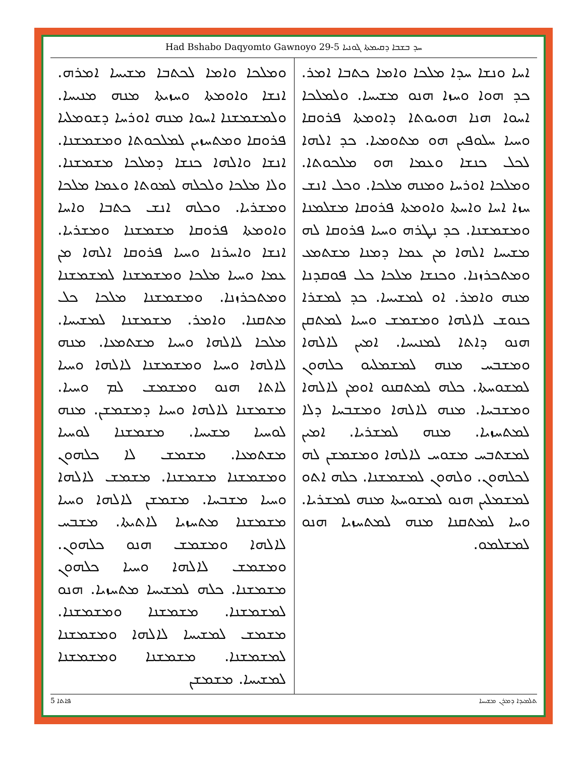Had Bshabo Daqyomto Gawnoyo 29-5 ܚܕ ܒܫܒܐ ܕܩܝܡܬܐ ܓܘܢܝܐ
ܐܚܐ ܘܢܫܐ ܚܕܐ ܡܠܟܐ ܘܐܡܐ ܟܬܒܐ ܐܡܪ. ܟܕ ܗܘܐ ܘܚܙܐ ܗܢܘ ܡܫܝܚܐ. ܘܠܡܠܟܐ ܐܚܘܐ ܗܢܐ ܗܘܝܘܬܐ ܕܐܘܡܬܐ ܦܪܘܩܐ ܘܚܝܐ ܚܠܘܦܝܢ ܗܘ ܡܬܘܡܝܐ. ܟܕ ܐܠܗܐ ܠܟܠ ܟܢܫܐ ܘܥܡܐ ܗܘ ܡܠܟܘܬܐ. ܘܡܠܟܐ ܐܘܪܚܐ ܘܡܢܗ ܡܠܟܐ. ܘܟܠ ܐܢܫ ܚܙܐ ܐܚܐ ܘܐܚܬܐ ܘܐܘܡܬܐ ܦܪܘܩܐ ܡܫܠܡܢܐ ܘܡܫܡܫܢܐ. ܟܕ ܢܛܪܗ ܘܚܝܐ ܦܪܘܩܐ ܠܗ ܡܫܝܚܐ ܐܠܗܐ ܡܢ ܥܡܐ ܕܡܢܐ ܡܫܬܡܥ ܘܡܬܟܪܙܢܐ. ܘܟܢܫܐ ܡܠܟܐ ܟܠ ܦܘܩܕܢܐ ܡܢܗ ܘܐܡܪ. ܐܘ ܠܡܫܝܚܐ. ܟܕ ܠܡܫܪܐ ܟܢܘܫ ܠܐܠܗܐ ܘܡܫܡܫ ܘܚܝܐ ܠܡܬܩܢ ܗܢܘ ܕܐܬܐ ܠܡܢܝܚܐ. ܐܡܝܢ ܠܐܠܗܐ ܘܡܫܒܚ ܡܢܗ ܠܡܫܡܠܝܘ ܟܠܗܘܢ ܠܡܫܘܚܬܐ. ܟܠܗ ܠܡܬܩܢܘ ܐܘܡܢ ܠܐܠܗܐ ܘܡܫܒܚܐ. ܡܢܗ ܠܐܠܗܐ ܘܡܫܒܚܐ ܕܠܐ ܠܡܬܚܙܝܐ. ܡܢܗ ܠܡܫܪܝܐ. ܐܡܝܢ ܠܡܫܬܒܚ ܡܫܘܚ ܠܐܠܗܐ ܘܡܫܡܫܢ ܠܗ ܠܟܠܗܘܢ. ܘܠܗܘܢ ܠܡܫܡܫܢܐ. ܟܠܗ ܐܬܘ ܠܡܫܡܠܝܢ ܗܢܘ ܠܡܫܘܚܬܐ ܡܢܗ ܠܡܫܪܝܐ. ܘܚܐ ܠܡܬܩܢܐ ܡܢܗ ܠܡܬܚܙܝܐ ܗܢܘ ܠܡܫܠܡܘ.
ܘܡܠܟܐ ܘܐܡܐ ܠܟܬܒܐ ܡܫܝܚܐ ܐܡܪܗ. ܐܢܫܐ ܘܐܘܡܬܐ ܘܚܙܝܬܐ ܡܢܗ ܡܢܝܚܐ. ܘܠܡܫܡܫܢܐ ܐܚܘܐ ܡܢܗ ܐܘܪܚܐ ܕܫܘܡܠܝܐ ܦܪܘܩܐ ܘܡܬܚܙܝܢ ܠܡܠܟܘܬܐ ܘܡܫܡܫܢܐ. ܐܢܫܐ ܘܐܠܗܐ ܟܢܫܐ ܕܡܠܟܐ ܡܫܡܫܢܐ. ܘܠܐ ܡܠܟܐ ܘܠܟܠܗ ܠܡܘܬܐ ܘܥܡܐ ܡܠܟܐ ܘܡܫܪܝܐ. ܘܟܠܗ ܐܢܫ ܟܬܒܐ ܘܐܚܐ ܘܐܘܡܬܐ ܦܪܘܩܐ ܡܫܡܫܢܐ ܘܡܫܪܝܐ. ܐܢܫܐ ܘܐܚܪܢܐ ܘܚܝܐ ܦܪܘܩܐ ܐܠܗܐ ܡܢ ܥܡܐ ܘܚܝܐ ܡܠܟܐ ܘܡܫܡܫܢܐ ܠܡܫܡܫܢܐ ܘܡܬܟܪܙܢܐ. ܘܡܫܡܫܢܐ ܡܠܟܐ ܟܠ ܡܬܩܢܐ. ܘܐܡܪ. ܡܫܡܫܢܐ ܠܡܫܝܚܐ. ܡܠܟܐ ܠܐܠܗܐ ܘܚܝܐ ܡܫܬܡܥܐ. ܡܢܗ ܠܐܠܗܐ ܘܚܝܐ ܘܡܫܡܫܢܐ ܠܐܠܗܐ ܘܚܝܐ ܠܐܬܐ ܗܢܘ ܘܡܫܡܫ ܠܡ ܘܚܝܐ. ܡܫܡܫܢܐ ܠܐܠܗܐ ܘܚܝܐ ܕܡܫܡܫܢ. ܡܢܗ ܠܘܚܝܐ ܡܫܝܚܐ. ܡܫܡܫܢܐ ܠܘܚܝܐ ܡܫܬܡܥܐ. ܡܫܡܫ ܠܐ ܟܠܗܘܢ ܘܡܫܡܫܢܐ ܡܫܡܫܢܐ. ܡܫܡܫ ܠܐܠܗܐ ܘܚܝܐ ܡܫܒܚܐ. ܡܫܡܫܢ ܠܐܠܗܐ ܘܚܝܐ ܡܫܡܫܢܐ ܡܬܚܙܝܐ ܠܐܬܝܬܐ. ܡܫܒܚ ܠܐܠܗܐ ܘܡܫܡܫ ܗܢܘ ܟܠܗܘܢ. ܘܡܫܡܫ ܠܐܠܗܐ ܘܚܝܐ ܟܠܗܘܢ ܡܫܡܫܢܐ. ܟܠܗ ܠܡܫܝܚܐ ܡܬܚܙܝܐ. ܗܢܘ ܠܡܫܡܫܢܐ. ܡܫܡܫܢܐ ܘܡܫܡܫܢܐ. ܡܫܡܫ ܠܡܫܝܚܐ ܠܐܠܗܐ ܘܡܫܡܫܢܐ ܠܡܫܡܫܢܐ. ܡܫܡܫܢܐ ܘܡܫܡܫܢܐ ܠܡܫܝܚܐ. ܡܫܡܫܢ
5 ܦܐܬܐ ܬܠܡܝܕܐ ܕܡܪܢ ܡܫܝܚܐ